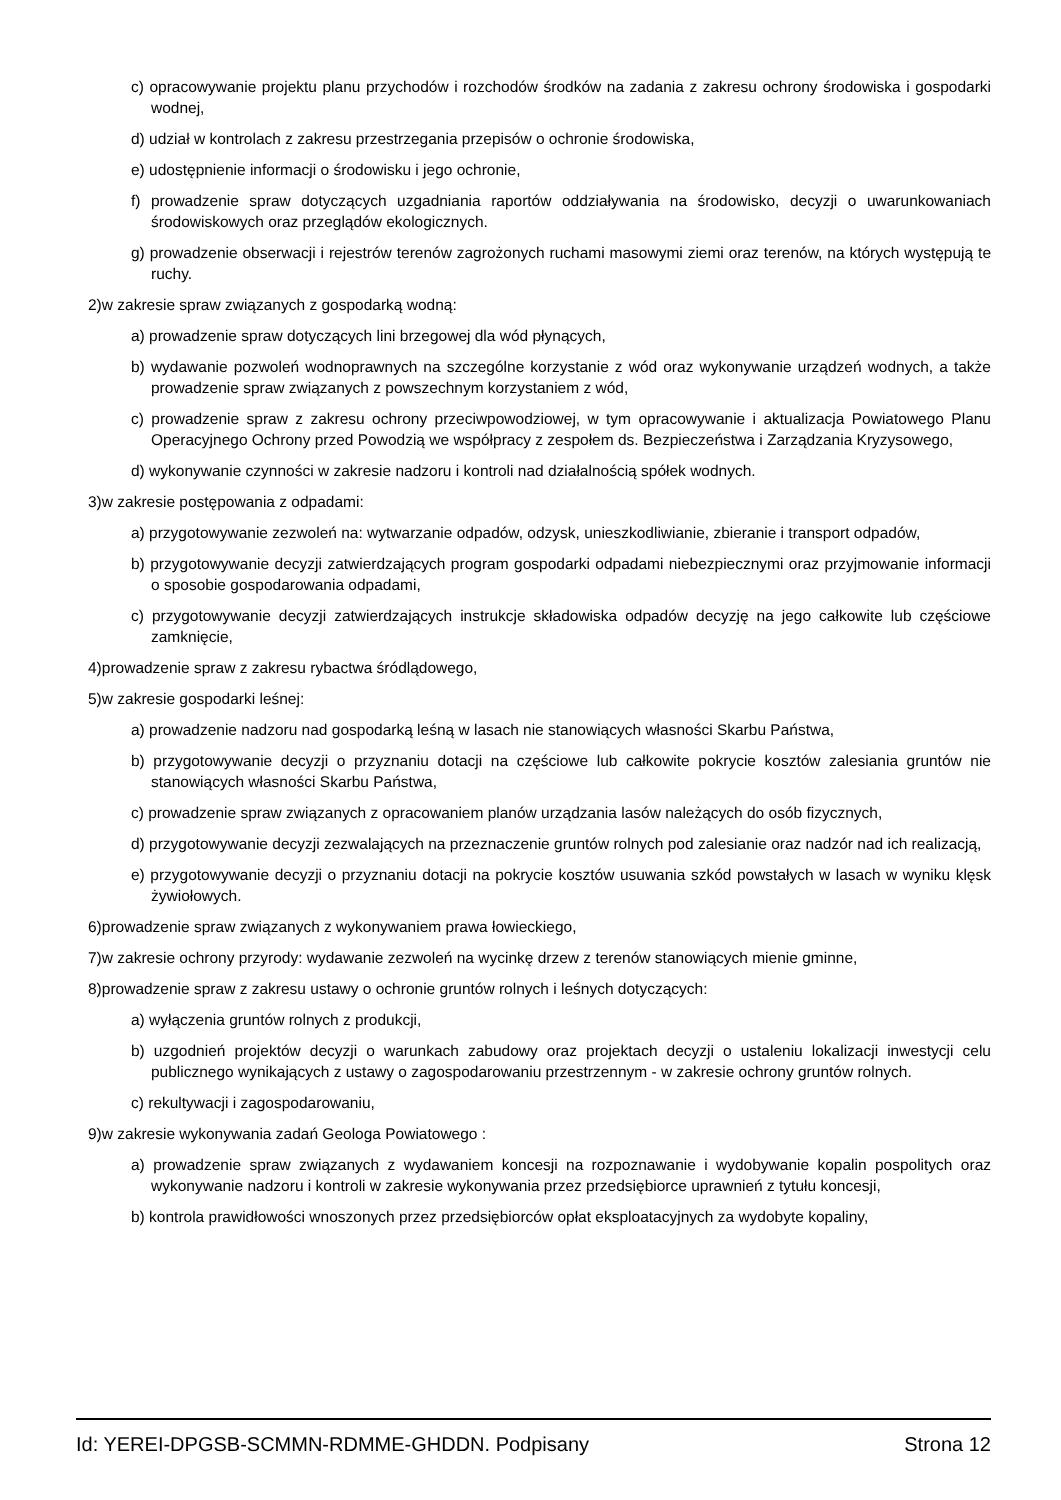c) opracowywanie projektu planu przychodów i rozchodów środków na zadania z zakresu ochrony środowiska i gospodarki wodnej,
d) udział w kontrolach z zakresu przestrzegania przepisów o ochronie środowiska,
e) udostępnienie informacji o środowisku i jego ochronie,
f) prowadzenie spraw dotyczących uzgadniania raportów oddziaływania na środowisko, decyzji o uwarunkowaniach środowiskowych oraz przeglądów ekologicznych.
g) prowadzenie obserwacji i rejestrów terenów zagrożonych ruchami masowymi ziemi oraz terenów, na których występują te ruchy.
2)w zakresie spraw związanych z gospodarką wodną:
a) prowadzenie spraw dotyczących lini brzegowej dla wód płynących,
b) wydawanie pozwoleń wodnoprawnych na szczególne korzystanie z wód oraz wykonywanie urządzeń wodnych, a także prowadzenie spraw związanych z powszechnym korzystaniem z wód,
c) prowadzenie spraw z zakresu ochrony przeciwpowodziowej, w tym opracowywanie i aktualizacja Powiatowego Planu Operacyjnego Ochrony przed Powodzią we współpracy z zespołem ds. Bezpieczeństwa i Zarządzania Kryzysowego,
d) wykonywanie czynności w zakresie nadzoru i kontroli nad działalnością spółek wodnych.
3)w zakresie postępowania z odpadami:
a) przygotowywanie zezwoleń na: wytwarzanie odpadów, odzysk, unieszkodliwianie, zbieranie i transport odpadów,
b) przygotowywanie decyzji zatwierdzających program gospodarki odpadami niebezpiecznymi oraz przyjmowanie informacji o sposobie gospodarowania odpadami,
c) przygotowywanie decyzji zatwierdzających instrukcje składowiska odpadów decyzję na jego całkowite lub częściowe zamknięcie,
4)prowadzenie spraw z zakresu rybactwa śródlądowego,
5)w zakresie gospodarki leśnej:
a) prowadzenie nadzoru nad gospodarką leśną w lasach nie stanowiących własności Skarbu Państwa,
b) przygotowywanie decyzji o przyznaniu dotacji na częściowe lub całkowite pokrycie kosztów zalesiania gruntów nie stanowiących własności Skarbu Państwa,
c) prowadzenie spraw związanych z opracowaniem planów urządzania lasów należących do osób fizycznych,
d) przygotowywanie decyzji zezwalających na przeznaczenie gruntów rolnych pod zalesianie oraz nadzór nad ich realizacją,
e) przygotowywanie decyzji o przyznaniu dotacji na pokrycie kosztów usuwania szkód powstałych w lasach w wyniku klęsk żywiołowych.
6)prowadzenie spraw związanych z wykonywaniem prawa łowieckiego,
7)w zakresie ochrony przyrody: wydawanie zezwoleń na wycinkę drzew z terenów stanowiących mienie gminne,
8)prowadzenie spraw z zakresu ustawy o ochronie gruntów rolnych i leśnych dotyczących:
a) wyłączenia gruntów rolnych z produkcji,
b) uzgodnień projektów decyzji o warunkach zabudowy oraz projektach decyzji o ustaleniu lokalizacji inwestycji celu publicznego wynikających z ustawy o zagospodarowaniu przestrzennym - w zakresie ochrony gruntów rolnych.
c) rekultywacji i zagospodarowaniu,
9)w zakresie wykonywania zadań Geologa Powiatowego :
a) prowadzenie spraw związanych z wydawaniem koncesji na rozpoznawanie i wydobywanie kopalin pospolitych oraz wykonywanie nadzoru i kontroli w zakresie wykonywania przez przedsiębiorce uprawnień z tytułu koncesji,
b) kontrola prawidłowości wnoszonych przez przedsiębiorców opłat eksploatacyjnych za wydobyte kopaliny,
Id: YEREI-DPGSB-SCMMN-RDMME-GHDDN. Podpisany Strona 12